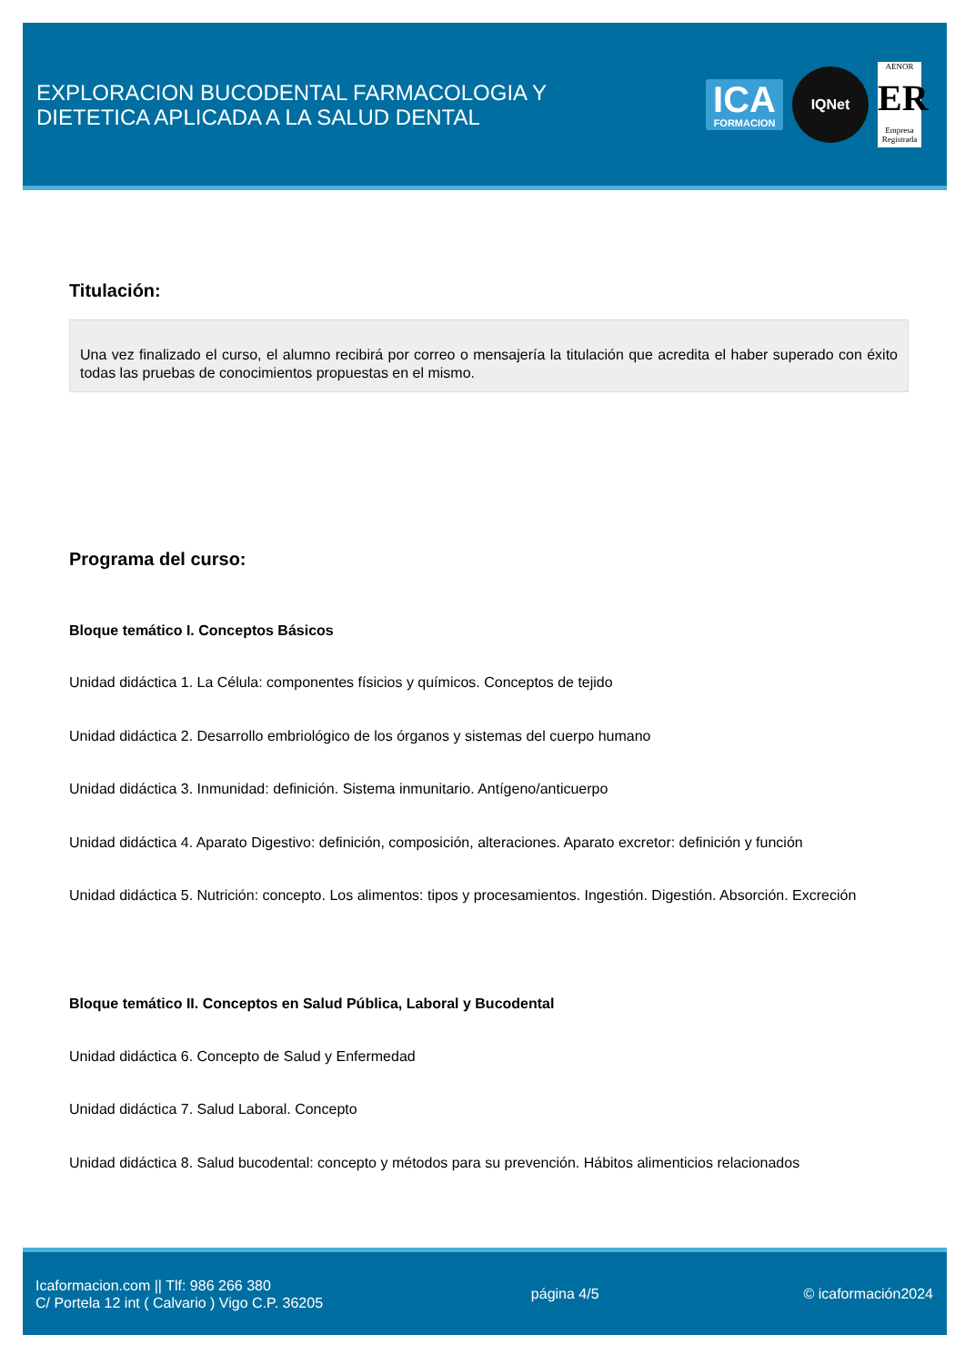EXPLORACION BUCODENTAL FARMACOLOGIA Y
DIETETICA APLICADA A LA SALUD DENTAL
ICA
FORMACION
IQNet
AENOR
ER
Empresa Registrada
Titulación:
Una vez finalizado el curso, el alumno recibirá por correo o mensajería la titulación que acredita el haber superado con éxito todas las pruebas de conocimientos propuestas en el mismo.
Programa del curso:
Bloque temático I. Conceptos Básicos
Unidad didáctica 1. La Célula: componentes físicios y químicos. Conceptos de tejido
Unidad didáctica 2. Desarrollo embriológico de los órganos y sistemas del cuerpo humano
Unidad didáctica 3. Inmunidad: definición. Sistema inmunitario. Antígeno/anticuerpo
Unidad didáctica 4. Aparato Digestivo: definición, composición, alteraciones. Aparato excretor: definición y función
Unidad didáctica 5. Nutrición: concepto. Los alimentos: tipos y procesamientos. Ingestión. Digestión. Absorción. Excreción
Bloque temático II. Conceptos en Salud Pública, Laboral y Bucodental
Unidad didáctica 6. Concepto de Salud y Enfermedad
Unidad didáctica 7. Salud Laboral. Concepto
Unidad didáctica 8. Salud bucodental: concepto y métodos para su prevención. Hábitos alimenticios relacionados
Icaformacion.com || Tlf: 986 266 380
C/ Portela 12 int ( Calvario ) Vigo C.P. 36205
página 4/5 © icaformación2024